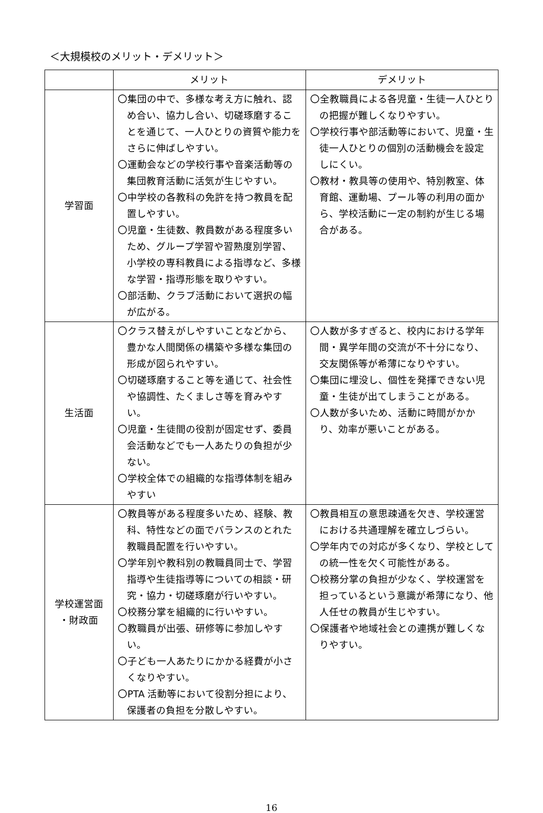＜大規模校のメリット・デメリット＞
| | メリット | デメリット |
| --- | --- | --- |
| 学習面 | 〇集団の中で、多様な考え方に触れ、認め合い、協力し合い、切磋琢磨することを通じて、一人ひとりの資質や能力をさらに伸ばしやすい。 〇運動会などの学校行事や音楽活動等の集団教育活動に活気が生じやすい。 〇中学校の各教科の免許を持つ教員を配置しやすい。 〇児童・生徒数、教員数がある程度多いため、グループ学習や習熟度別学習、小学校の専科教員による指導など、多様な学習・指導形態を取りやすい。 〇部活動、クラブ活動において選択の幅が広がる。 | 〇全教職員による各児童・生徒一人ひとりの把握が難しくなりやすい。 〇学校行事や部活動等において、児童・生徒一人ひとりの個別の活動機会を設定しにくい。 〇教材・教具等の使用や、特別教室、体育館、運動場、プール等の利用の面から、学校活動に一定の制約が生じる場合がある。 |
| 生活面 | 〇クラス替えがしやすいことなどから、豊かな人間関係の構築や多様な集団の形成が図られやすい。 〇切磋琢磨すること等を通じて、社会性や協調性、たくましさ等を育みやすい。 〇児童・生徒間の役割が固定せず、委員会活動などでも一人あたりの負担が少ない。 〇学校全体での組織的な指導体制を組みやすい | 〇人数が多すぎると、校内における学年間・異学年間の交流が不十分になり、交友関係等が希薄になりやすい。 〇集団に埋没し、個性を発揮できない児童・生徒が出てしまうことがある。 〇人数が多いため、活動に時間がかかり、効率が悪いことがある。 |
| 学校運営面 ・財政面 | 〇教員等がある程度多いため、経験、教科、特性などの面でバランスのとれた教職員配置を行いやすい。 〇学年別や教科別の教職員同士で、学習指導や生徒指導等についての相談・研究・協力・切磋琢磨が行いやすい。 〇校務分掌を組織的に行いやすい。 〇教職員が出張、研修等に参加しやすい。 〇子ども一人あたりにかかる経費が小さくなりやすい。 〇PTA 活動等において役割分担により、保護者の負担を分散しやすい。 | 〇教員相互の意思疎通を欠き、学校運営における共通理解を確立しづらい。 〇学年内での対応が多くなり、学校としての統一性を欠く可能性がある。 〇校務分掌の負担が少なく、学校運営を担っているという意識が希薄になり、他人任せの教員が生じやすい。 〇保護者や地域社会との連携が難しくなりやすい。 |
16